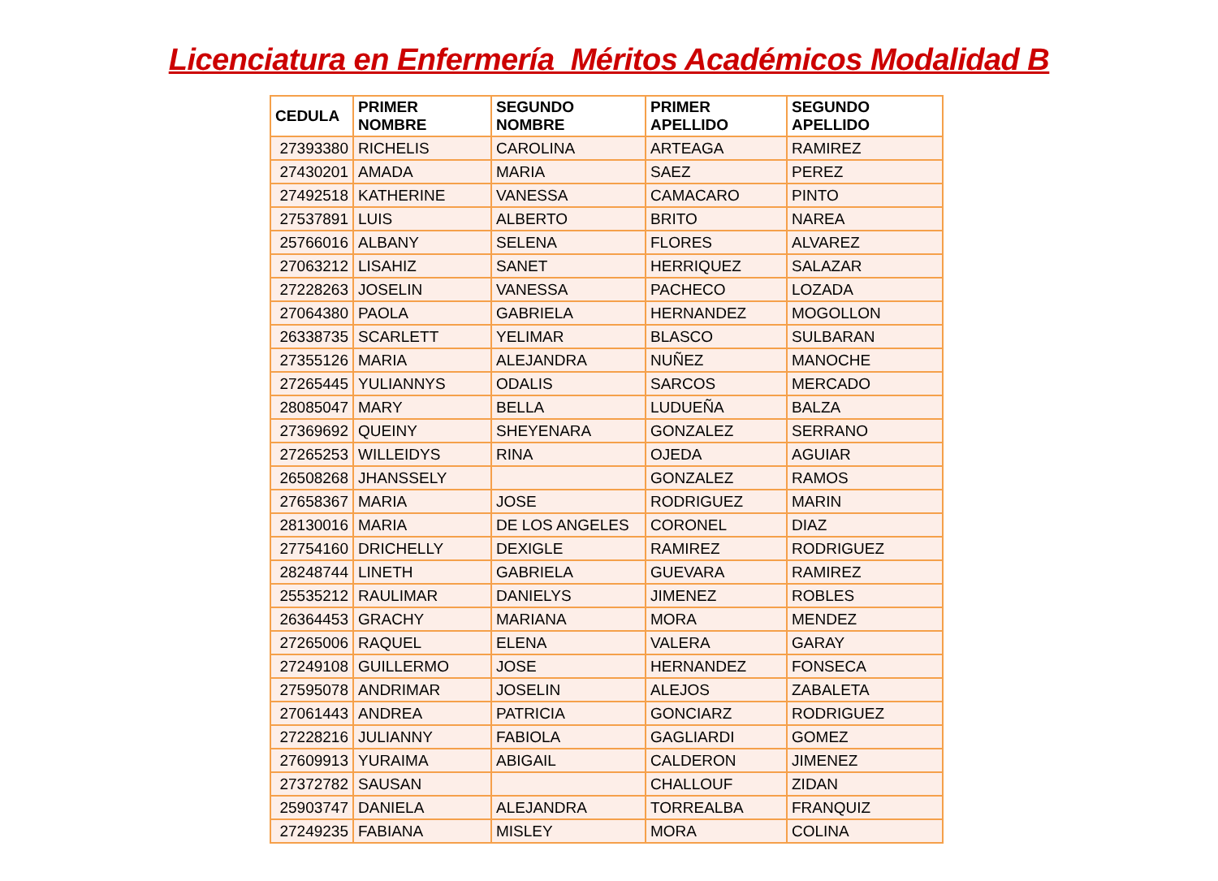Licenciatura en Enfermería Méritos Académicos Modalidad B
| CEDULA | PRIMER NOMBRE | SEGUNDO NOMBRE | PRIMER APELLIDO | SEGUNDO APELLIDO |
| --- | --- | --- | --- | --- |
| 27393380 | RICHELIS | CAROLINA | ARTEAGA | RAMIREZ |
| 27430201 | AMADA | MARIA | SAEZ | PEREZ |
| 27492518 | KATHERINE | VANESSA | CAMACARO | PINTO |
| 27537891 | LUIS | ALBERTO | BRITO | NAREA |
| 25766016 | ALBANY | SELENA | FLORES | ALVAREZ |
| 27063212 | LISAHIZ | SANET | HERRIQUEZ | SALAZAR |
| 27228263 | JOSELIN | VANESSA | PACHECO | LOZADA |
| 27064380 | PAOLA | GABRIELA | HERNANDEZ | MOGOLLON |
| 26338735 | SCARLETT | YELIMAR | BLASCO | SULBARAN |
| 27355126 | MARIA | ALEJANDRA | NUÑEZ | MANOCHE |
| 27265445 | YULIANNYS | ODALIS | SARCOS | MERCADO |
| 28085047 | MARY | BELLA | LUDUEÑA | BALZA |
| 27369692 | QUEINY | SHEYENARA | GONZALEZ | SERRANO |
| 27265253 | WILLEIDYS | RINA | OJEDA | AGUIAR |
| 26508268 | JHANSSELY | | GONZALEZ | RAMOS |
| 27658367 | MARIA | JOSE | RODRIGUEZ | MARIN |
| 28130016 | MARIA | DE LOS ANGELES | CORONEL | DIAZ |
| 27754160 | DRICHELLY | DEXIGLE | RAMIREZ | RODRIGUEZ |
| 28248744 | LINETH | GABRIELA | GUEVARA | RAMIREZ |
| 25535212 | RAULIMAR | DANIELYS | JIMENEZ | ROBLES |
| 26364453 | GRACHY | MARIANA | MORA | MENDEZ |
| 27265006 | RAQUEL | ELENA | VALERA | GARAY |
| 27249108 | GUILLERMO | JOSE | HERNANDEZ | FONSECA |
| 27595078 | ANDRIMAR | JOSELIN | ALEJOS | ZABALETA |
| 27061443 | ANDREA | PATRICIA | GONCIARZ | RODRIGUEZ |
| 27228216 | JULIANNY | FABIOLA | GAGLIARDI | GOMEZ |
| 27609913 | YURAIMA | ABIGAIL | CALDERON | JIMENEZ |
| 27372782 | SAUSAN | | CHALLOUF | ZIDAN |
| 25903747 | DANIELA | ALEJANDRA | TORREALBA | FRANQUIZ |
| 27249235 | FABIANA | MISLEY | MORA | COLINA |